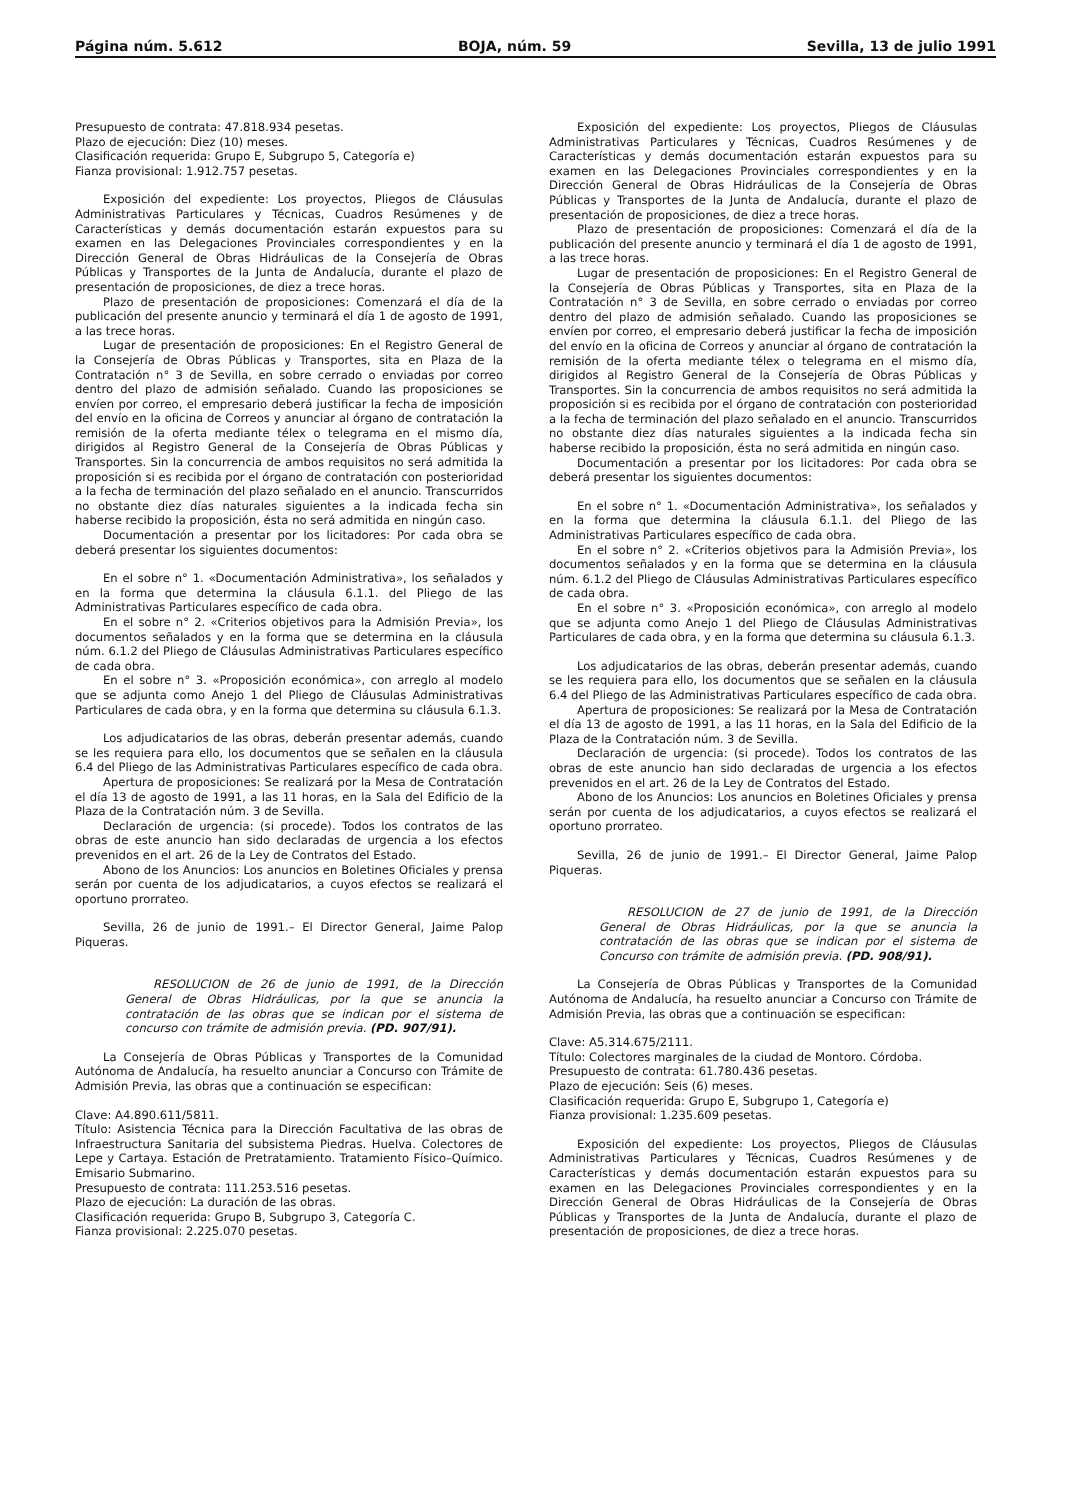Página núm. 5.612 BOJA, núm. 59 Sevilla, 13 de julio 1991
Presupuesto de contrata: 47.818.934 pesetas.
Plazo de ejecución: Diez (10) meses.
Clasificación requerida: Grupo E, Subgrupo 5, Categoría e)
Fianza provisional: 1.912.757 pesetas.
Exposición del expediente: Los proyectos, Pliegos de Cláusulas Administrativas Particulares y Técnicas, Cuadros Resúmenes y de Características y demás documentación estarán expuestos para su examen en las Delegaciones Provinciales correspondientes y en la Dirección General de Obras Hidráulicas de la Consejería de Obras Públicas y Transportes de la Junta de Andalucía, durante el plazo de presentación de proposiciones, de diez a trece horas.
Plazo de presentación de proposiciones: Comenzará el día de la publicación del presente anuncio y terminará el día 1 de agosto de 1991, a las trece horas.
Lugar de presentación de proposiciones: En el Registro General de la Consejería de Obras Públicas y Transportes, sita en Plaza de la Contratación n° 3 de Sevilla, en sobre cerrado o enviadas por correo dentro del plazo de admisión señalado. Cuando las proposiciones se envíen por correo, el empresario deberá justificar la fecha de imposición del envío en la oficina de Correos y anunciar al órgano de contratación la remisión de la oferta mediante télex o telegrama en el mismo día, dirigidos al Registro General de la Consejería de Obras Públicas y Transportes. Sin la concurrencia de ambos requisitos no será admitida la proposición si es recibida por el órgano de contratación con posterioridad a la fecha de terminación del plazo señalado en el anuncio. Transcurridos no obstante diez días naturales siguientes a la indicada fecha sin haberse recibido la proposición, ésta no será admitida en ningún caso.
Documentación a presentar por los licitadores: Por cada obra se deberá presentar los siguientes documentos:
En el sobre n° 1. «Documentación Administrativa», los señalados y en la forma que determina la cláusula 6.1.1. del Pliego de las Administrativas Particulares específico de cada obra.
En el sobre n° 2. «Criterios objetivos para la Admisión Previa», los documentos señalados y en la forma que se determina en la cláusula núm. 6.1.2 del Pliego de Cláusulas Administrativas Particulares específico de cada obra.
En el sobre n° 3. «Proposición económica», con arreglo al modelo que se adjunta como Anejo 1 del Pliego de Cláusulas Administrativas Particulares de cada obra, y en la forma que determina su cláusula 6.1.3.
Los adjudicatarios de las obras, deberán presentar además, cuando se les requiera para ello, los documentos que se señalen en la cláusula 6.4 del Pliego de las Administrativas Particulares específico de cada obra.
Apertura de proposiciones: Se realizará por la Mesa de Contratación el día 13 de agosto de 1991, a las 11 horas, en la Sala del Edificio de la Plaza de la Contratación núm. 3 de Sevilla.
Declaración de urgencia: (si procede). Todos los contratos de las obras de este anuncio han sido declaradas de urgencia a los efectos prevenidos en el art. 26 de la Ley de Contratos del Estado.
Abono de los Anuncios: Los anuncios en Boletines Oficiales y prensa serán por cuenta de los adjudicatarios, a cuyos efectos se realizará el oportuno prorrateo.
Sevilla, 26 de junio de 1991.– El Director General, Jaime Palop Piqueras.
RESOLUCION de 26 de junio de 1991, de la Dirección General de Obras Hidráulicas, por la que se anuncia la contratación de las obras que se indican por el sistema de concurso con trámite de admisión previa. (PD. 907/91).
La Consejería de Obras Públicas y Transportes de la Comunidad Autónoma de Andalucía, ha resuelto anunciar a Concurso con Trámite de Admisión Previa, las obras que a continuación se especifican:
Clave: A4.890.611/5811.
Título: Asistencia Técnica para la Dirección Facultativa de las obras de Infraestructura Sanitaria del subsistema Piedras. Huelva. Colectores de Lepe y Cartaya. Estación de Pretratamiento. Tratamiento Físico–Químico. Emisario Submarino.
Presupuesto de contrata: 111.253.516 pesetas.
Plazo de ejecución: La duración de las obras.
Clasificación requerida: Grupo B, Subgrupo 3, Categoría C.
Fianza provisional: 2.225.070 pesetas.
Exposición del expediente: Los proyectos, Pliegos de Cláusulas Administrativas Particulares y Técnicas, Cuadros Resúmenes y de Características y demás documentación estarán expuestos para su examen en las Delegaciones Provinciales correspondientes y en la Dirección General de Obras Hidráulicas de la Consejería de Obras Públicas y Transportes de la Junta de Andalucía, durante el plazo de presentación de proposiciones, de diez a trece horas.
Plazo de presentación de proposiciones: Comenzará el día de la publicación del presente anuncio y terminará el día 1 de agosto de 1991, a las trece horas.
Lugar de presentación de proposiciones: En el Registro General de la Consejería de Obras Públicas y Transportes, sita en Plaza de la Contratación n° 3 de Sevilla, en sobre cerrado o enviadas por correo dentro del plazo de admisión señalado. Cuando las proposiciones se envíen por correo, el empresario deberá justificar la fecha de imposición del envío en la oficina de Correos y anunciar al órgano de contratación la remisión de la oferta mediante télex o telegrama en el mismo día, dirigidos al Registro General de la Consejería de Obras Públicas y Transportes. Sin la concurrencia de ambos requisitos no será admitida la proposición si es recibida por el órgano de contratación con posterioridad a la fecha de terminación del plazo señalado en el anuncio. Transcurridos no obstante diez días naturales siguientes a la indicada fecha sin haberse recibido la proposición, ésta no será admitida en ningún caso.
Documentación a presentar por los licitadores: Por cada obra se deberá presentar los siguientes documentos:
En el sobre n° 1. «Documentación Administrativa», los señalados y en la forma que determina la cláusula 6.1.1. del Pliego de las Administrativas Particulares específico de cada obra.
En el sobre n° 2. «Criterios objetivos para la Admisión Previa», los documentos señalados y en la forma que se determina en la cláusula núm. 6.1.2 del Pliego de Cláusulas Administrativas Particulares específico de cada obra.
En el sobre n° 3. «Proposición económica», con arreglo al modelo que se adjunta como Anejo 1 del Pliego de Cláusulas Administrativas Particulares de cada obra, y en la forma que determina su cláusula 6.1.3.
Los adjudicatarios de las obras, deberán presentar además, cuando se les requiera para ello, los documentos que se señalen en la cláusula 6.4 del Pliego de las Administrativas Particulares específico de cada obra.
Apertura de proposiciones: Se realizará por la Mesa de Contratación el día 13 de agosto de 1991, a las 11 horas, en la Sala del Edificio de la Plaza de la Contratación núm. 3 de Sevilla.
Declaración de urgencia: (si procede). Todos los contratos de las obras de este anuncio han sido declaradas de urgencia a los efectos prevenidos en el art. 26 de la Ley de Contratos del Estado.
Abono de los Anuncios: Los anuncios en Boletines Oficiales y prensa serán por cuenta de los adjudicatarios, a cuyos efectos se realizará el oportuno prorrateo.
Sevilla, 26 de junio de 1991.– El Director General, Jaime Palop Piqueras.
RESOLUCION de 27 de junio de 1991, de la Dirección General de Obras Hidráulicas, por la que se anuncia la contratación de las obras que se indican por el sistema de Concurso con trámite de admisión previa. (PD. 908/91).
La Consejería de Obras Públicas y Transportes de la Comunidad Autónoma de Andalucía, ha resuelto anunciar a Concurso con Trámite de Admisión Previa, las obras que a continuación se especifican:
Clave: A5.314.675/2111.
Título: Colectores marginales de la ciudad de Montoro. Córdoba.
Presupuesto de contrata: 61.780.436 pesetas.
Plazo de ejecución: Seis (6) meses.
Clasificación requerida: Grupo E, Subgrupo 1, Categoría e)
Fianza provisional: 1.235.609 pesetas.
Exposición del expediente: Los proyectos, Pliegos de Cláusulas Administrativas Particulares y Técnicas, Cuadros Resúmenes y de Características y demás documentación estarán expuestos para su examen en las Delegaciones Provinciales correspondientes y en la Dirección General de Obras Hidráulicas de la Consejería de Obras Públicas y Transportes de la Junta de Andalucía, durante el plazo de presentación de proposiciones, de diez a trece horas.